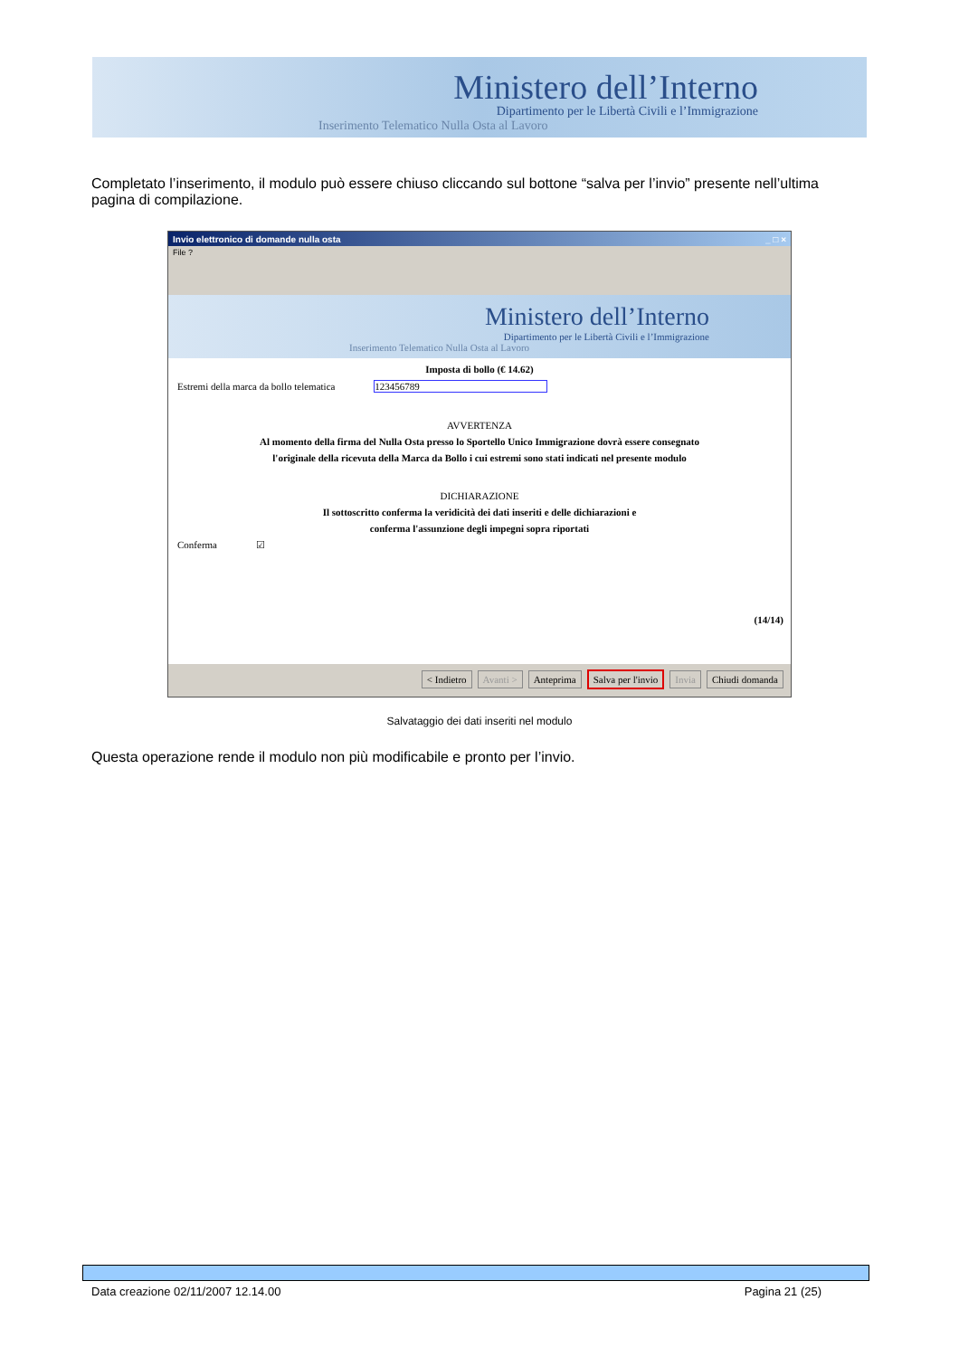Ministero dell’Interno
Dipartimento per le Libertà Civili e l’Immigrazione
Inserimento Telematico Nulla Osta al Lavoro
Completato l’inserimento, il modulo può essere chiuso cliccando sul bottone “salva per l’invio” presente nell’ultima pagina di compilazione.
Invio elettronico di domande nulla osta _ □ ×
File ?
Ministero dell’Interno
Dipartimento per le Libertà Civili e l’Immigrazione
Inserimento Telematico Nulla Osta al Lavoro
Imposta di bollo (€ 14.62)
Estremi della marca da bollo telematica 123456789
AVVERTENZA
Al momento della firma del Nulla Osta presso lo Sportello Unico Immigrazione dovrà essere consegnato
l'originale della ricevuta della Marca da Bollo i cui estremi sono stati indicati nel presente modulo
DICHIARAZIONE
Il sottoscritto conferma la veridicità dei dati inseriti e delle dichiarazioni e
conferma l'assunzione degli impegni sopra riportati
Conferma ☑
(14/14)
< Indietro Avanti > Anteprima Salva per l'invio Invia Chiudi domanda
Salvataggio dei dati inseriti nel modulo
Questa operazione rende il modulo non più modificabile e pronto per l’invio.
Data creazione 02/11/2007 12.14.00
Pagina 21 (25)